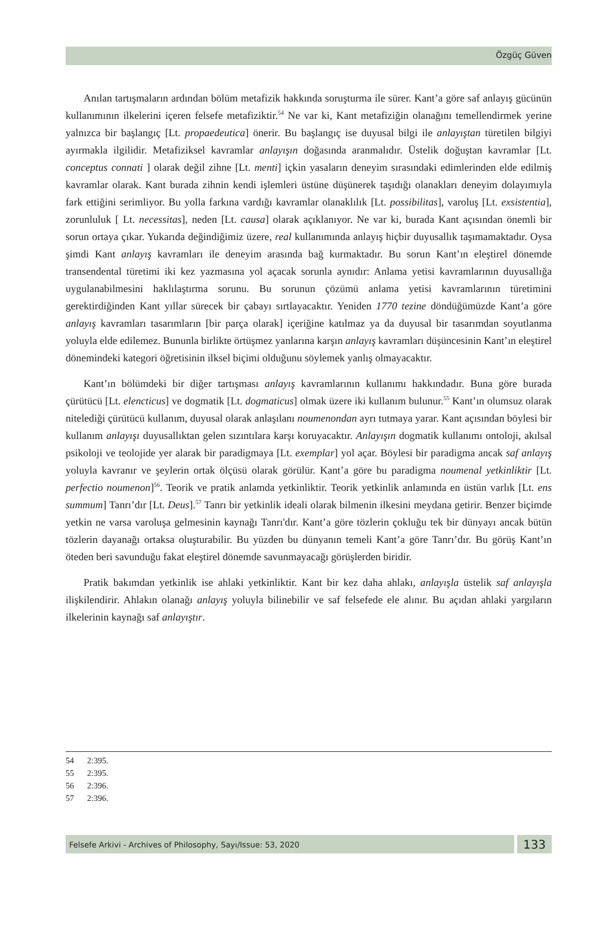Özgüç Güven
Anılan tartışmaların ardından bölüm metafizik hakkında soruşturma ile sürer. Kant’a göre saf anlayış gücünün kullanımının ilkelerini içeren felsefe metafiziktir.<sup>54</sup> Ne var ki, Kant metafiziğin olanağını temellendirmek yerine yalnızca bir başlangıç [Lt. propaedeutica] önerir. Bu başlangıç ise duyusal bilgi ile anlayıştan türetilen bilgiyi ayırmakla ilgilidir. Metafiziksel kavramlar anlayışın doğasında aranmalıdır. Üstelik doğuştan kavramlar [Lt. conceptus connati ] olarak değil zihne [Lt. menti] içkin yasaların deneyim sırasındaki edimlerinden elde edilmiş kavramlar olarak. Kant burada zihnin kendi işlemleri üstüne düşünerek taşıdığı olanakları deneyim dolayımıyla fark ettiğini serimliyor. Bu yolla farkına vardığı kavramlar olanaklılık [Lt. possibilitas], varoluş [Lt. exsistentia], zorunluluk [ Lt. necessitas], neden [Lt. causa] olarak açıklanıyor. Ne var ki, burada Kant açısından önemli bir sorun ortaya çıkar. Yukarıda değindiğimiz üzere, real kullanımında anlayış hiçbir duyusallık taşımamaktadır. Oysa şimdi Kant anlayış kavramları ile deneyim arasında bağ kurmaktadır. Bu sorun Kant’ın eleştirel dönemde transendental türetimi iki kez yazmasına yol açacak sorunla aynıdır: Anlama yetisi kavramlarının duyusallığa uygulanabilmesini haklılaştırma sorunu. Bu sorunun çözümü anlama yetisi kavramlarının türetimini gerektirdiğinden Kant yıllar sürecek bir çabayı sırtlayacaktır. Yeniden 1770 tezine döndüğümüzde Kant’a göre anlayış kavramları tasarımların [bir parça olarak] içeriğine katılmaz ya da duyusal bir tasarımdan soyutlanma yoluyla elde edilemez. Bununla birlikte örtüşmez yanlarına karşın anlayış kavramları düşüncesinin Kant’ın eleştirel dönemindeki kategori öğretisinin ilksel biçimi olduğunu söylemek yanlış olmayacaktır.
Kant’ın bölümdeki bir diğer tartışması anlayış kavramlarının kullanımı hakkındadır. Buna göre burada çürütücü [Lt. elencticus] ve dogmatik [Lt. dogmaticus] olmak üzere iki kullanım bulunur.<sup>55</sup> Kant’ın olumsuz olarak nitelediği çürütücü kullanım, duyusal olarak anlaşılanı noumenondan ayrı tutmaya yarar. Kant açısından böylesi bir kullanım anlayışı duyusallıktan gelen sızıntılara karşı koruyacaktır. Anlayışın dogmatik kullanımı ontoloji, akılsal psikoloji ve teolojide yer alarak bir paradigmaya [Lt. exemplar] yol açar. Böylesi bir paradigma ancak saf anlayış yoluyla kavranır ve şeylerin ortak ölçüsü olarak görülür. Kant’a göre bu paradigma noumenal yetkinliktir [Lt. perfectio noumenon]<sup>56</sup>. Teorik ve pratik anlamda yetkinliktir. Teorik yetkinlik anlamında en üstün varlık [Lt. ens summum] Tanrı’dır [Lt. Deus].<sup>57</sup> Tanrı bir yetkinlik ideali olarak bilmenin ilkesini meydana getirir. Benzer biçimde yetkin ne varsa varoluşa gelmesinin kaynağı Tanrı'dır. Kant’a göre tözlerin çokluğu tek bir dünyayı ancak bütün tözlerin dayanağı ortaksa oluşturabilir. Bu yüzden bu dünyanın temeli Kant’a göre Tanrı’dır. Bu görüş Kant’ın öteden beri savunduğu fakat eleştirel dönemde savunmayacağı görüşlerden biridir.
Pratik bakımdan yetkinlik ise ahlaki yetkinliktir. Kant bir kez daha ahlakı, anlayışla üstelik saf anlayışla ilişkilendirir. Ahlakın olanağı anlayış yoluyla bilinebilir ve saf felsefede ele alınır. Bu açıdan ahlaki yargıların ilkelerinin kaynağı saf anlayıştır.
54 2:395.
55 2:395.
56 2:396.
57 2:396.
Felsefe Arkivi - Archives of Philosophy, Sayı/Issue: 53, 2020
133